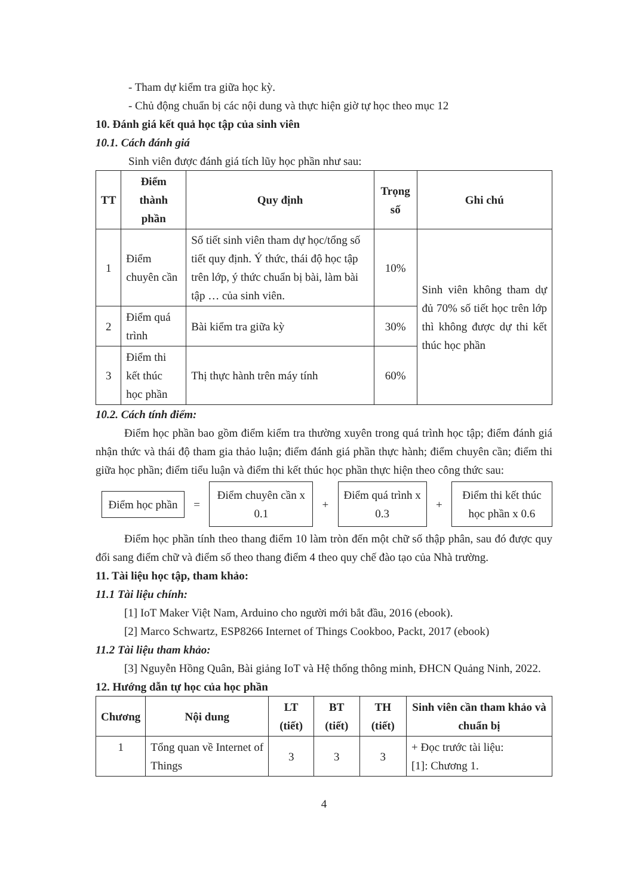- Tham dự kiểm tra giữa học kỳ.
- Chủ động chuẩn bị các nội dung và thực hiện giờ tự học theo mục 12
10. Đánh giá kết quả học tập của sinh viên
10.1. Cách đánh giá
Sinh viên được đánh giá tích lũy học phần như sau:
| TT | Điểm thành phần | Quy định | Trọng số | Ghi chú |
| --- | --- | --- | --- | --- |
| 1 | Điểm chuyên cần | Số tiết sinh viên tham dự học/tổng số tiết quy định. Ý thức, thái độ học tập trên lớp, ý thức chuẩn bị bài, làm bài tập … của sinh viên. | 10% | Sinh viên không tham dự đủ 70% số tiết học trên lớp thì không được dự thi kết thúc học phần |
| 2 | Điểm quá trình | Bài kiểm tra giữa kỳ | 30% | |
| 3 | Điểm thi kết thúc học phần | Thị thực hành trên máy tính | 60% | |
10.2. Cách tính điểm:
Điểm học phần bao gồm điểm kiểm tra thường xuyên trong quá trình học tập; điểm đánh giá nhận thức và thái độ tham gia thảo luận; điểm đánh giá phần thực hành; điểm chuyên cần; điểm thi giữa học phần; điểm tiểu luận và điểm thi kết thúc học phần thực hiện theo công thức sau:
Điểm học phần
=
Điểm chuyên cần x 0.1
+
Điểm quá trình x 0.3
+
Điểm thi kết thúc học phần x 0.6
Điểm học phần tính theo thang điểm 10 làm tròn đến một chữ số thập phân, sau đó được quy đổi sang điểm chữ và điểm số theo thang điểm 4 theo quy chế đào tạo của Nhà trường.
11. Tài liệu học tập, tham khảo:
11.1 Tài liệu chính:
[1] IoT Maker Việt Nam, Arduino cho người mới bắt đầu, 2016 (ebook).
[2] Marco Schwartz, ESP8266 Internet of Things Cookboo, Packt, 2017 (ebook)
11.2 Tài liệu tham khảo:
[3] Nguyễn Hồng Quân, Bài giảng IoT và Hệ thống thông minh, ĐHCN Quảng Ninh, 2022.
12. Hướng dẫn tự học của học phần
| Chương | Nội dung | LT (tiết) | BT (tiết) | TH (tiết) | Sinh viên cần tham khảo và chuẩn bị |
| --- | --- | --- | --- | --- | --- |
| 1 | Tổng quan về Internet of Things | 3 | 3 | 3 | + Đọc trước tài liệu: [1]: Chương 1. |
4